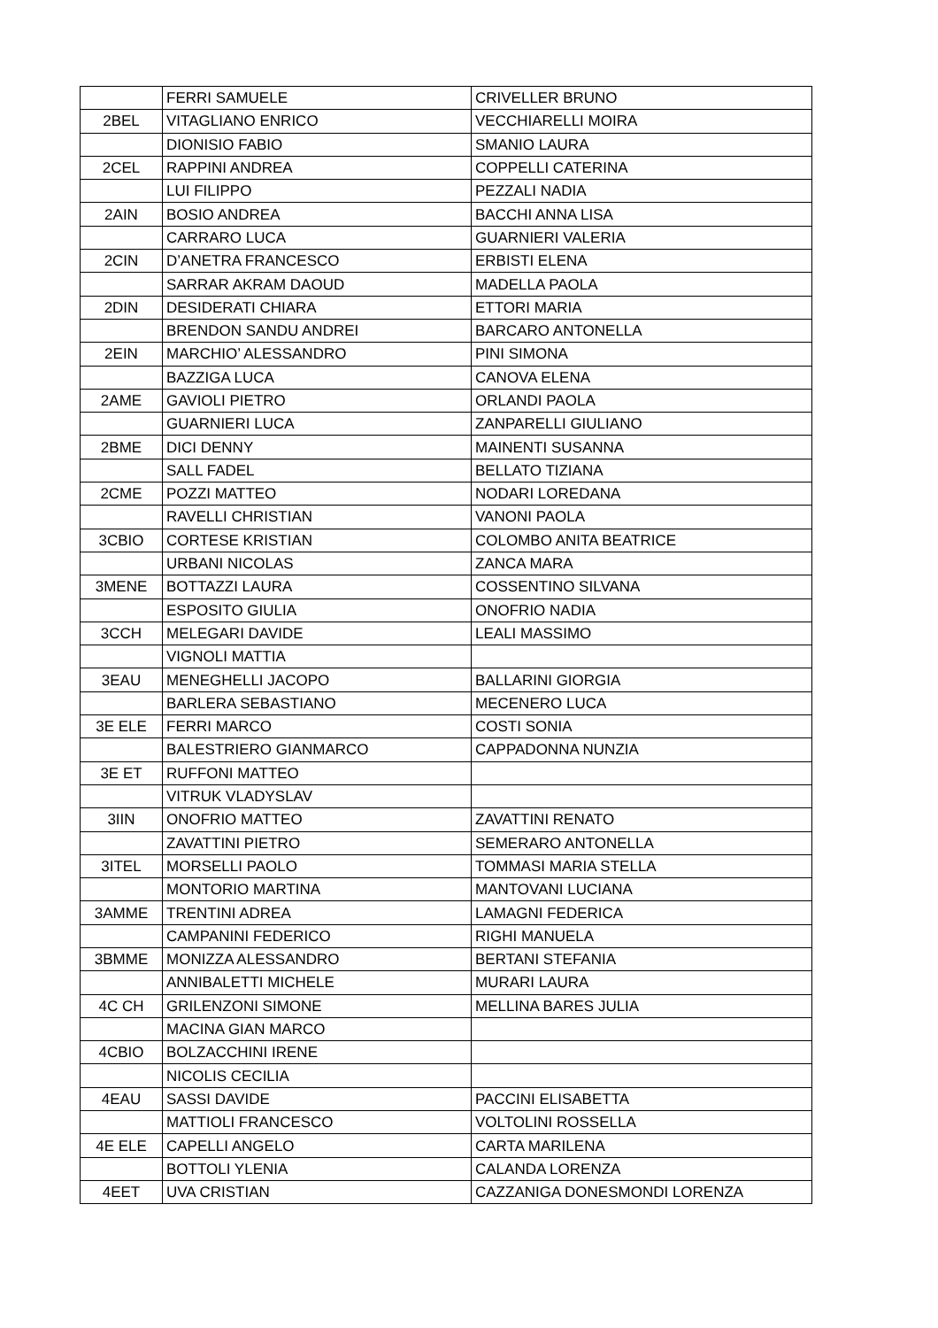| | FERRI SAMUELE | CRIVELLER BRUNO |
| 2BEL | VITAGLIANO ENRICO | VECCHIARELLI MOIRA |
| | DIONISIO FABIO | SMANIO LAURA |
| 2CEL | RAPPINI ANDREA | COPPELLI CATERINA |
| | LUI FILIPPO | PEZZALI NADIA |
| 2AIN | BOSIO ANDREA | BACCHI ANNA LISA |
| | CARRARO LUCA | GUARNIERI VALERIA |
| 2CIN | D’ANETRA FRANCESCO | ERBISTI ELENA |
| | SARRAR AKRAM DAOUD | MADELLA PAOLA |
| 2DIN | DESIDERATI CHIARA | ETTORI MARIA |
| | BRENDON SANDU ANDREI | BARCARO ANTONELLA |
| 2EIN | MARCHIO’ ALESSANDRO | PINI SIMONA |
| | BAZZIGA LUCA | CANOVA ELENA |
| 2AME | GAVIOLI PIETRO | ORLANDI PAOLA |
| | GUARNIERI LUCA | ZANPARELLI GIULIANO |
| 2BME | DICI DENNY | MAINENTI SUSANNA |
| | SALL FADEL | BELLATO TIZIANA |
| 2CME | POZZI MATTEO | NODARI LOREDANA |
| | RAVELLI CHRISTIAN | VANONI PAOLA |
| 3CBIO | CORTESE KRISTIAN | COLOMBO ANITA BEATRICE |
| | URBANI NICOLAS | ZANCA MARA |
| 3MENE | BOTTAZZI LAURA | COSSENTINO SILVANA |
| | ESPOSITO GIULIA | ONOFRIO NADIA |
| 3CCH | MELEGARI DAVIDE | LEALI MASSIMO |
| | VIGNOLI MATTIA | |
| 3EAU | MENEGHELLI JACOPO | BALLARINI GIORGIA |
| | BARLERA SEBASTIANO | MECENERO LUCA |
| 3E ELE | FERRI MARCO | COSTI SONIA |
| | BALESTRIERO GIANMARCO | CAPPADONNA NUNZIA |
| 3E ET | RUFFONI MATTEO | |
| | VITRUK VLADYSLAV | |
| 3IIN | ONOFRIO MATTEO | ZAVATTINI RENATO |
| | ZAVATTINI PIETRO | SEMERARO ANTONELLA |
| 3ITEL | MORSELLI PAOLO | TOMMASI MARIA STELLA |
| | MONTORIO MARTINA | MANTOVANI LUCIANA |
| 3AMME | TRENTINI ADREA | LAMAGNI FEDERICA |
| | CAMPANINI FEDERICO | RIGHI MANUELA |
| 3BMME | MONIZZA ALESSANDRO | BERTANI STEFANIA |
| | ANNIBALETTI MICHELE | MURARI LAURA |
| 4C CH | GRILENZONI SIMONE | MELLINA BARES JULIA |
| | MACINA GIAN MARCO | |
| 4CBIO | BOLZACCHINI IRENE | |
| | NICOLIS CECILIA | |
| 4EAU | SASSI DAVIDE | PACCINI ELISABETTA |
| | MATTIOLI FRANCESCO | VOLTOLINI ROSSELLA |
| 4E ELE | CAPELLI ANGELO | CARTA MARILENA |
| | BOTTOLI YLENIA | CALANDA LORENZA |
| 4EET | UVA CRISTIAN | CAZZANIGA DONESMONDI LORENZA |